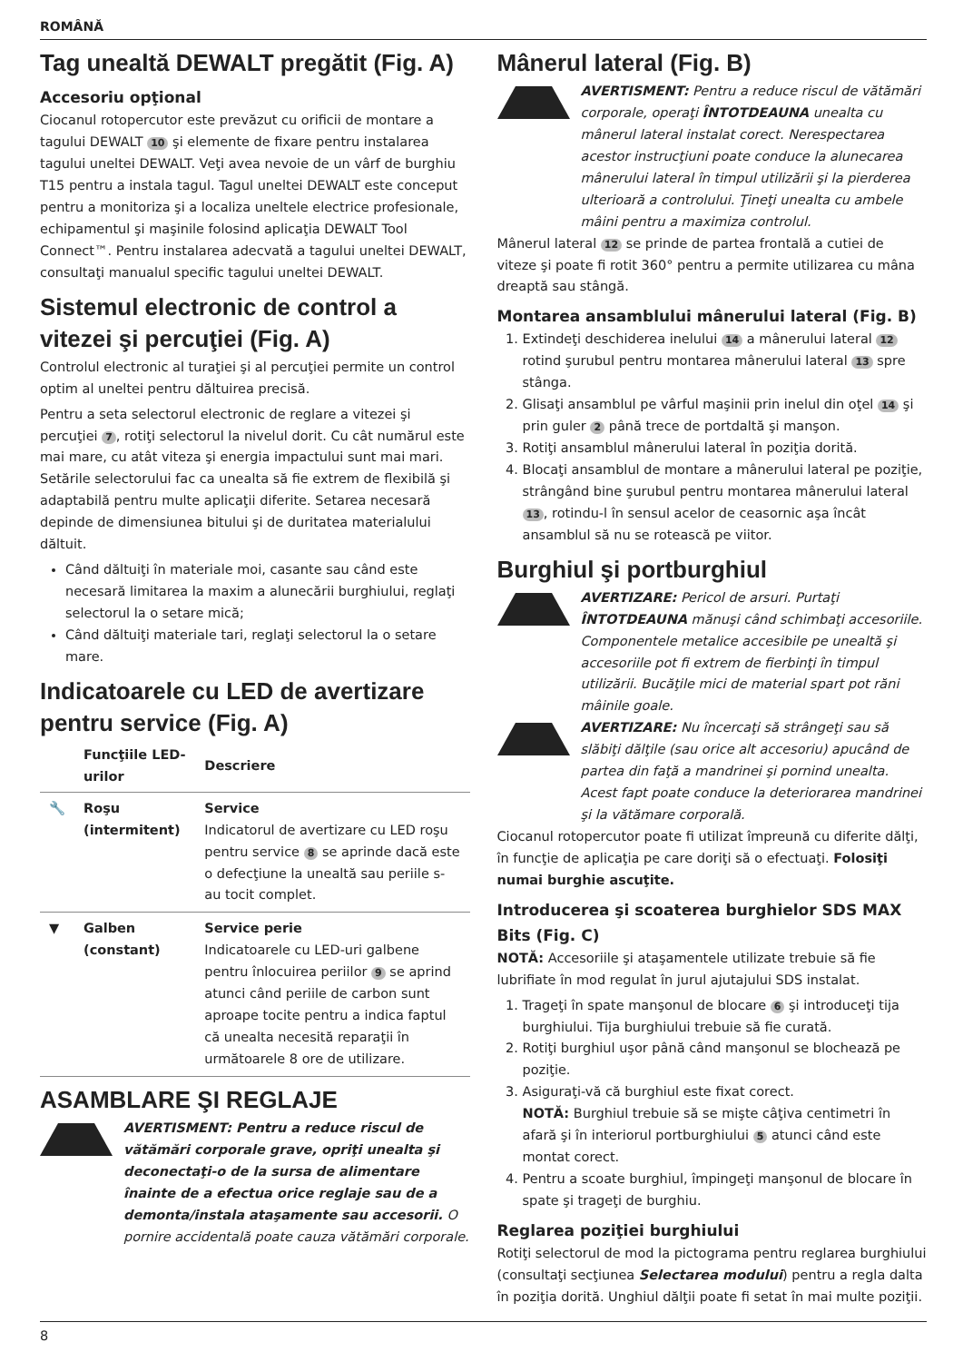ROMÂNĂ
Tag unealtă DEWALT pregătit (Fig. A)
Accesoriu opţional
Ciocanul rotopercutor este prevăzut cu orificii de montare a tagului DEWALT 10 şi elemente de fixare pentru instalarea tagului uneltei DEWALT. Veţi avea nevoie de un vârf de burghiu T15 pentru a instala tagul. Tagul uneltei DEWALT este conceput pentru a monitoriza şi a localiza uneltele electrice profesionale, echipamentul şi maşinile folosind aplicaţia DEWALT Tool Connect™. Pentru instalarea adecvată a tagului uneltei DEWALT, consultaţi manualul specific tagului uneltei DEWALT.
Sistemul electronic de control a vitezei şi percuţiei (Fig. A)
Controlul electronic al turaţiei şi al percuţiei permite un control optim al uneltei pentru dăltuirea precisă.
Pentru a seta selectorul electronic de reglare a vitezei şi percuţiei 7, rotiţi selectorul la nivelul dorit. Cu cât numărul este mai mare, cu atât viteza şi energia impactului sunt mai mari. Setările selectorului fac ca unealta să fie extrem de flexibilă şi adaptabilă pentru multe aplicaţii diferite. Setarea necesară depinde de dimensiunea bitului şi de duritatea materialului dăltuit.
Când dăltuiţi în materiale moi, casante sau când este necesară limitarea la maxim a alunecării burghiului, reglaţi selectorul la o setare mică;
Când dăltuiţi materiale tari, reglaţi selectorul la o setare mare.
Indicatoarele cu LED de avertizare pentru service (Fig. A)
| | Funcţiile LED-urilor | Descriere |
| --- | --- | --- |
| 🔧 | Roşu (intermitent) | Service Indicatorul de avertizare cu LED roşu pentru service 8 se aprinde dacă este o defecţiune la unealtă sau periile s-au tocit complet. |
| ▼ | Galben (constant) | Service perie Indicatoarele cu LED-uri galbene pentru înlocuirea periilor 9 se aprind atunci când periile de carbon sunt aproape tocite pentru a indica faptul că unealta necesită reparaţii în următoarele 8 ore de utilizare. |
ASAMBLARE ŞI REGLAJE
AVERTISMENT: Pentru a reduce riscul de vătămări corporale grave, opriţi unealta şi deconectaţi-o de la sursa de alimentare înainte de a efectua orice reglaje sau de a demonta/instala ataşamente sau accesorii. O pornire accidentală poate cauza vătămări corporale.
Mânerul lateral (Fig. B)
AVERTISMENT: Pentru a reduce riscul de vătămări corporale, operaţi ÎNTOTDEAUNA unealta cu mânerul lateral instalat corect. Nerespectarea acestor instrucţiuni poate conduce la alunecarea mânerului lateral în timpul utilizării şi la pierderea ulterioară a controlului. Ţineţi unealta cu ambele mâini pentru a maximiza controlul.
Mânerul lateral 12 se prinde de partea frontală a cutiei de viteze şi poate fi rotit 360° pentru a permite utilizarea cu mâna dreaptă sau stângă.
Montarea ansamblului mânerului lateral (Fig. B)
1. Extindeţi deschiderea inelului 14 a mânerului lateral 12 rotind şurubul pentru montarea mânerului lateral 13 spre stânga.
2. Glisaţi ansamblul pe vârful maşinii prin inelul din oţel 14 şi prin guler 2 până trece de portdaltă şi manşon.
3. Rotiţi ansamblul mânerului lateral în poziţia dorită.
4. Blocaţi ansamblul de montare a mânerului lateral pe poziţie, strângând bine şurubul pentru montarea mânerului lateral 13, rotindu-l în sensul acelor de ceasornic aşa încât ansamblul să nu se rotească pe viitor.
Burghiul şi portburghiul
AVERTIZARE: Pericol de arsuri. Purtaţi ÎNTOTDEAUNA mănuşi când schimbaţi accesoriile. Componentele metalice accesibile pe unealtă şi accesoriile pot fi extrem de fierbinţi în timpul utilizării. Bucăţile mici de material spart pot răni mâinile goale.
AVERTIZARE: Nu încercaţi să strângeţi sau să slăbiţi dălţile (sau orice alt accesoriu) apucând de partea din faţă a mandrinei şi pornind unealta. Acest fapt poate conduce la deteriorarea mandrinei şi la vătămare corporală.
Ciocanul rotopercutor poate fi utilizat împreună cu diferite dălţi, în funcţie de aplicaţia pe care doriţi să o efectuaţi. Folosiţi numai burghie ascuţite.
Introducerea şi scoaterea burghielor SDS MAX Bits (Fig. C)
NOTĂ: Accesoriile şi ataşamentele utilizate trebuie să fie lubrifiate în mod regulat în jurul ajutajului SDS instalat.
1. Trageţi în spate manşonul de blocare 6 şi introduceţi tija burghiului. Tija burghiului trebuie să fie curată.
2. Rotiţi burghiul uşor până când manşonul se blochează pe poziţie.
3. Asiguraţi-vă că burghiul este fixat corect.
NOTĂ: Burghiul trebuie să se mişte câţiva centimetri în afară şi în interiorul portburghiului 5 atunci când este montat corect.
4. Pentru a scoate burghiul, împingeţi manşonul de blocare în spate şi trageţi de burghiu.
Reglarea poziţiei burghiului
Rotiţi selectorul de mod la pictograma pentru reglarea burghiului (consultaţi secţiunea Selectarea modului) pentru a regla dalta în poziţia dorită. Unghiul dălţii poate fi setat în mai multe poziţii.
8